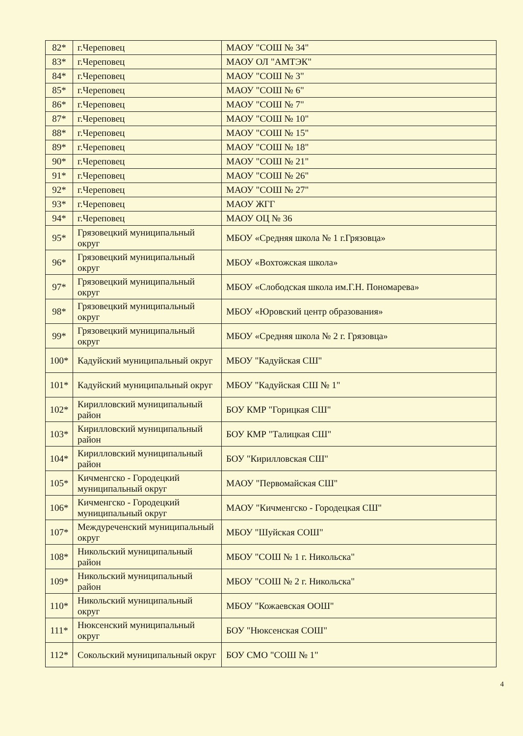| 82* | г.Череповец | МАОУ "СОШ № 34" |
| 83* | г.Череповец | МАОУ ОЛ "АМТЭК" |
| 84* | г.Череповец | МАОУ "СОШ № 3" |
| 85* | г.Череповец | МАОУ "СОШ № 6" |
| 86* | г.Череповец | МАОУ "СОШ № 7" |
| 87* | г.Череповец | МАОУ "СОШ № 10" |
| 88* | г.Череповец | МАОУ "СОШ № 15" |
| 89* | г.Череповец | МАОУ "СОШ № 18" |
| 90* | г.Череповец | МАОУ "СОШ № 21" |
| 91* | г.Череповец | МАОУ "СОШ № 26" |
| 92* | г.Череповец | МАОУ "СОШ № 27" |
| 93* | г.Череповец | МАОУ ЖГГ |
| 94* | г.Череповец | МАОУ ОЦ № 36 |
| 95* | Грязовецкий муниципальный округ | МБОУ «Средняя школа № 1 г.Грязовца» |
| 96* | Грязовецкий муниципальный округ | МБОУ «Вохтожская школа» |
| 97* | Грязовецкий муниципальный округ | МБОУ «Слободская школа им.Г.Н. Пономарева» |
| 98* | Грязовецкий муниципальный округ | МБОУ «Юровский центр образования» |
| 99* | Грязовецкий муниципальный округ | МБОУ «Средняя школа № 2 г. Грязовца» |
| 100* | Кадуйский муниципальный округ | МБОУ "Кадуйская СШ" |
| 101* | Кадуйский муниципальный округ | МБОУ "Кадуйская СШ № 1" |
| 102* | Кирилловский муниципальный район | БОУ КМР "Горицкая СШ" |
| 103* | Кирилловский муниципальный район | БОУ КМР "Талицкая СШ" |
| 104* | Кирилловский муниципальный район | БОУ "Кирилловская СШ" |
| 105* | Кичменгско - Городецкий муниципальный округ | МАОУ "Первомайская СШ" |
| 106* | Кичменгско - Городецкий муниципальный округ | МАОУ "Кичменгско - Городецкая СШ" |
| 107* | Междуреченский муниципальный округ | МБОУ "Шуйская СОШ" |
| 108* | Никольский муниципальный район | МБОУ "СОШ № 1 г. Никольска" |
| 109* | Никольский муниципальный район | МБОУ "СОШ № 2 г. Никольска" |
| 110* | Никольский муниципальный округ | МБОУ "Кожаевская ООШ" |
| 111* | Нюксенский муниципальный округ | БОУ "Нюксенская СОШ" |
| 112* | Сокольский муниципальный округ | БОУ СМО "СОШ № 1" |
4